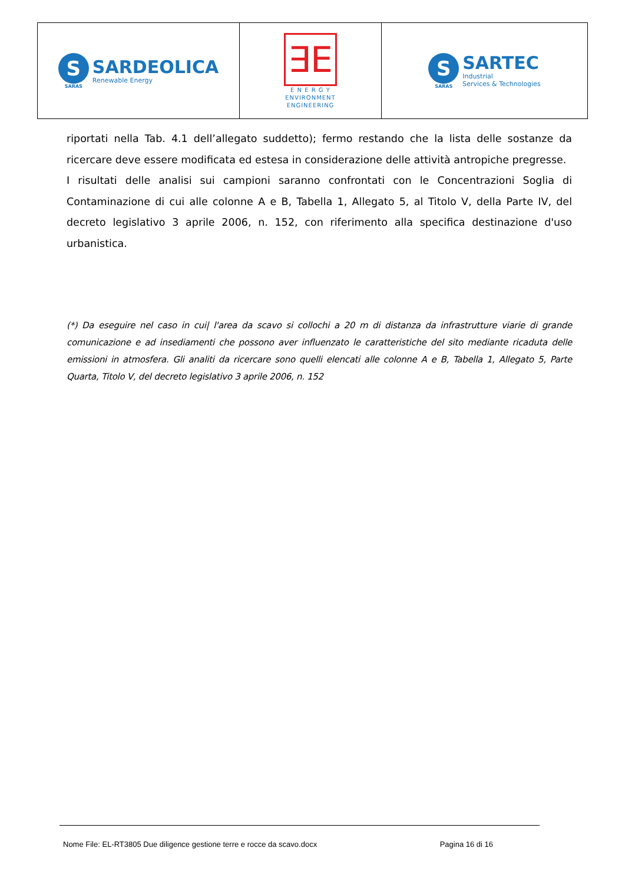| S SARAS SARDEOLICA Renewable Energy | ∃E E N E R G Y ENVIRONMENT ENGINEERING | S SARAS SARTEC Industrial Services & Technologies |
riportati nella Tab. 4.1 dell’allegato suddetto); fermo restando che la lista delle sostanze da ricercare deve essere modificata ed estesa in considerazione delle attività antropiche pregresse.
I risultati delle analisi sui campioni saranno confrontati con le Concentrazioni Soglia di Contaminazione di cui alle colonne A e B, Tabella 1, Allegato 5, al Titolo V, della Parte IV, del decreto legislativo 3 aprile 2006, n. 152, con riferimento alla specifica destinazione d'uso urbanistica.
(*) Da eseguire nel caso in cui| l'area da scavo si collochi a 20 m di distanza da infrastrutture viarie di grande comunicazione e ad insediamenti che possono aver influenzato le caratteristiche del sito mediante ricaduta delle emissioni in atmosfera. Gli analiti da ricercare sono quelli elencati alle colonne A e B, Tabella 1, Allegato 5, Parte Quarta, Titolo V, del decreto legislativo 3 aprile 2006, n. 152
Nome File: EL-RT3805 Due diligence gestione terre e rocce da scavo.docx Pagina 16 di 16